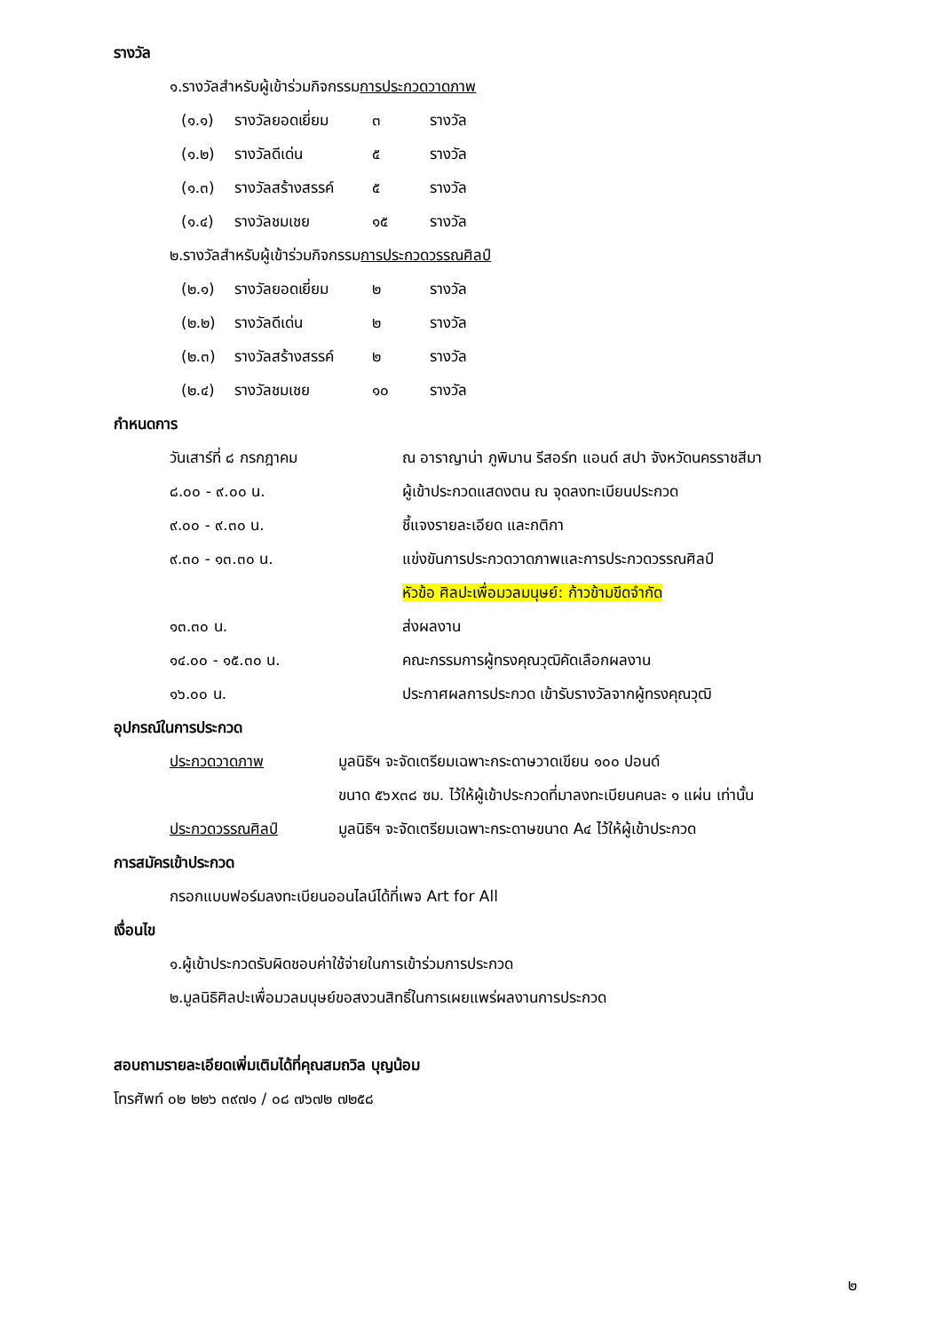รางวัล
๑.รางวัลสำหรับผู้เข้าร่วมกิจกรรมการประกวดวาดภาพ
(๑.๑) รางวัลยอดเยี่ยม ๓ รางวัล
(๑.๒) รางวัลดีเด่น ๕ รางวัล
(๑.๓) รางวัลสร้างสรรค์ ๕ รางวัล
(๑.๔) รางวัลชมเชย ๑๕ รางวัล
๒.รางวัลสำหรับผู้เข้าร่วมกิจกรรมการประกวดวรรณศิลป์
(๒.๑) รางวัลยอดเยี่ยม ๒ รางวัล
(๒.๒) รางวัลดีเด่น ๒ รางวัล
(๒.๓) รางวัลสร้างสรรค์ ๒ รางวัล
(๒.๔) รางวัลชมเชย ๑๐ รางวัล
กำหนดการ
วันเสาร์ที่ ๘ กรกฎาคม ณ อาราญาน่า ภูพิมาน รีสอร์ท แอนด์ สปา จังหวัดนครราชสีมา
๘.๐๐ - ๙.๐๐ น. ผู้เข้าประกวดแสดงตน ณ จุดลงทะเบียนประกวด
๙.๐๐ - ๙.๓๐ น. ชี้แจงรายละเอียด และกติกา
๙.๓๐ - ๑๓.๓๐ น. แข่งขันการประกวดวาดภาพและการประกวดวรรณศิลป์
หัวข้อ ศิลปะเพื่อมวลมนุษย์: ก้าวข้ามขีดจำกัด
๑๓.๓๐ น. ส่งผลงาน
๑๔.๐๐ - ๑๕.๓๐ น. คณะกรรมการผู้ทรงคุณวุฒิคัดเลือกผลงาน
๑๖.๐๐ น. ประกาศผลการประกวด เข้ารับรางวัลจากผู้ทรงคุณวุฒิ
อุปกรณ์ในการประกวด
ประกวดวาดภาพ มูลนิธิฯ จะจัดเตรียมเฉพาะกระดาษวาดเขียน ๑๐๐ ปอนด์
ขนาด ๕๖x๓๘ ซม. ไว้ให้ผู้เข้าประกวดที่มาลงทะเบียนคนละ ๑ แผ่น เท่านั้น
ประกวดวรรณศิลป์ มูลนิธิฯ จะจัดเตรียมเฉพาะกระดาษขนาด A๔ ไว้ให้ผู้เข้าประกวด
การสมัครเข้าประกวด
กรอกแบบฟอร์มลงทะเบียนออนไลน์ได้ที่เพจ Art for All
เงื่อนไข
๑.ผู้เข้าประกวดรับผิดชอบค่าใช้จ่ายในการเข้าร่วมการประกวด
๒.มูลนิธิศิลปะเพื่อมวลมนุษย์ขอสงวนสิทธิ์ในการเผยแพร่ผลงานการประกวด
สอบถามรายละเอียดเพิ่มเติมได้ที่คุณสมถวิล บุญน้อม
โทรศัพท์ ๐๒ ๒๒๖ ๓๙๗๑ / ๐๘ ๗๖๗๒ ๗๒๕๘
๒